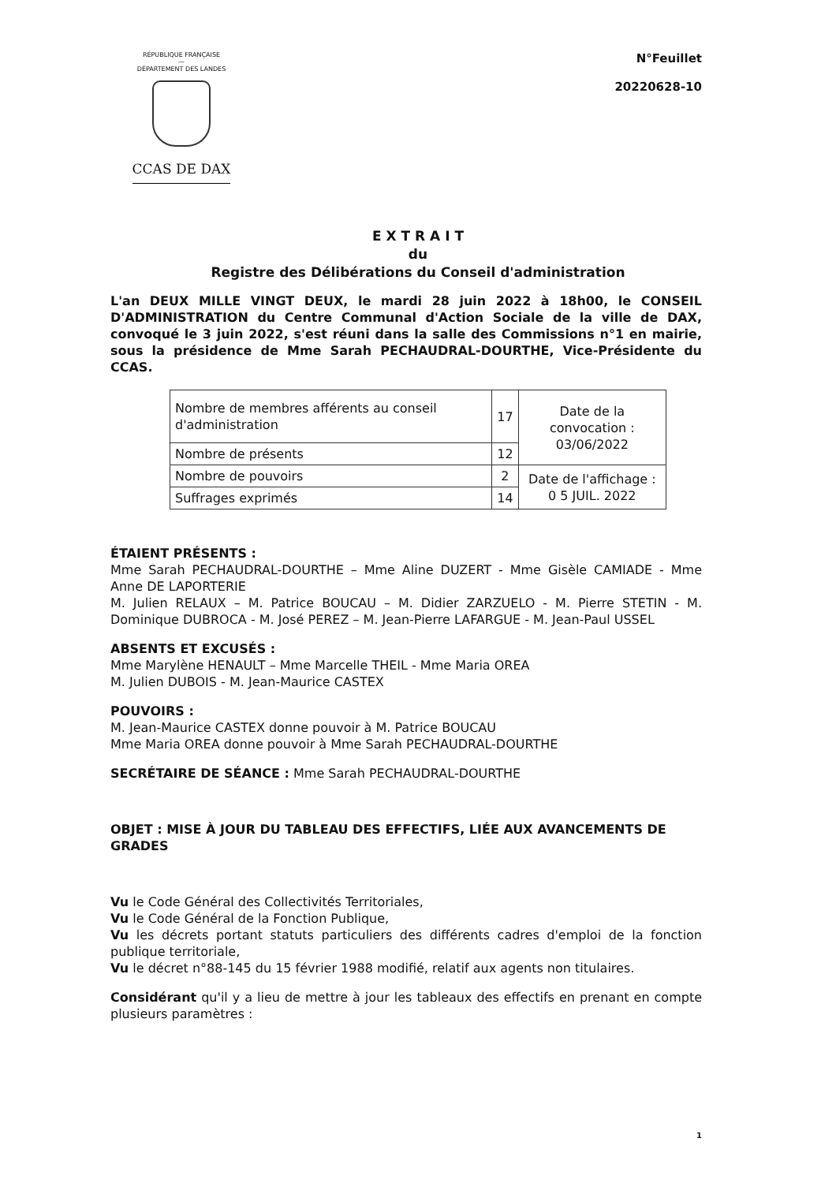RÉPUBLIQUE FRANÇAISE
—
DÉPARTEMENT DES LANDES
CCAS DE DAX
N°Feuillet
20220628-10
E X T R A I T
du
Registre des Délibérations du Conseil d'administration
L'an DEUX MILLE VINGT DEUX, le mardi 28 juin 2022 à 18h00, le CONSEIL D'ADMINISTRATION du Centre Communal d'Action Sociale de la ville de DAX, convoqué le 3 juin 2022, s'est réuni dans la salle des Commissions n°1 en mairie, sous la présidence de Mme Sarah PECHAUDRAL-DOURTHE, Vice-Présidente du CCAS.
| Nombre de membres afférents au conseil d'administration | 17 | Date de la convocation : 03/06/2022 |
| Nombre de présents | 12 | |
| Nombre de pouvoirs | 2 | Date de l'affichage : 0 5 JUIL. 2022 |
| Suffrages exprimés | 14 | |
ÉTAIENT PRÉSENTS :
Mme Sarah PECHAUDRAL-DOURTHE – Mme Aline DUZERT - Mme Gisèle CAMIADE - Mme Anne DE LAPORTERIE
M. Julien RELAUX – M. Patrice BOUCAU – M. Didier ZARZUELO - M. Pierre STETIN - M. Dominique DUBROCA - M. José PEREZ – M. Jean-Pierre LAFARGUE - M. Jean-Paul USSEL
ABSENTS ET EXCUSÉS :
Mme Marylène HENAULT – Mme Marcelle THEIL - Mme Maria OREA
M. Julien DUBOIS - M. Jean-Maurice CASTEX
POUVOIRS :
M. Jean-Maurice CASTEX donne pouvoir à M. Patrice BOUCAU
Mme Maria OREA donne pouvoir à Mme Sarah PECHAUDRAL-DOURTHE
SECRÉTAIRE DE SÉANCE : Mme Sarah PECHAUDRAL-DOURTHE
OBJET : MISE À JOUR DU TABLEAU DES EFFECTIFS, LIÉE AUX AVANCEMENTS DE GRADES
Vu le Code Général des Collectivités Territoriales,
Vu le Code Général de la Fonction Publique,
Vu les décrets portant statuts particuliers des différents cadres d'emploi de la fonction publique territoriale,
Vu le décret n°88-145 du 15 février 1988 modifié, relatif aux agents non titulaires.
Considérant qu'il y a lieu de mettre à jour les tableaux des effectifs en prenant en compte plusieurs paramètres :
1